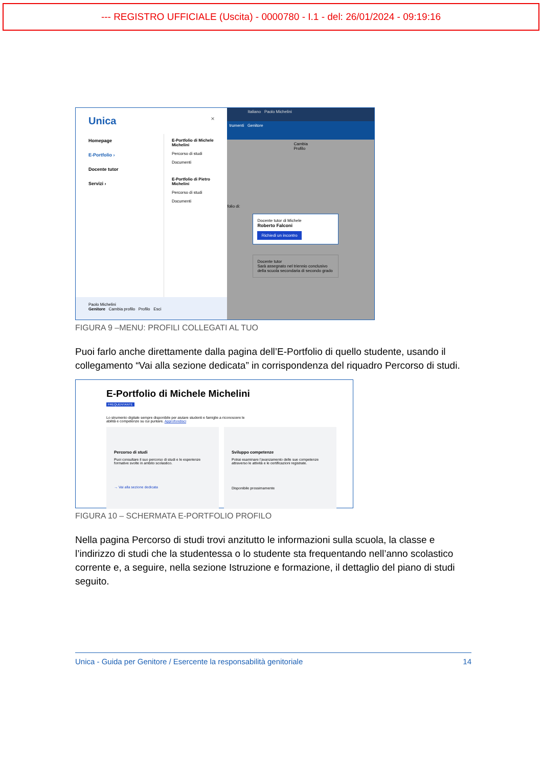--- REGISTRO UFFICIALE (Uscita) - 0000780 - I.1 - del: 26/01/2024 - 09:19:16
Unica ×
Homepage
E-Portfolio ›
Docente tutor
Servizi ›
E-Portfolio di Michele Michelini
Percorso di studi
Documenti
E-Portfolio di Pietro Michelini
Percorso di studi
Documenti
Paolo Michelini
Genitore Cambia profilo Profilo Esci
Italiano Paolo Michelini
trumenti Genitore
Cambia Profilo
folio di:
Docente tutor di Michele
Roberto Falconi
Richiedi un incontro
Docente tutor
Sarà assegnato nel triennio conclusivo della scuola secondaria di secondo grado
FIGURA 9 –MENU: PROFILI COLLEGATI AL TUO
Puoi farlo anche direttamente dalla pagina dell’E-Portfolio di quello studente, usando il collegamento “Vai alla sezione dedicata” in corrispondenza del riquadro Percorso di studi.
E-Portfolio di Michele Michelini
FREQUENTANTE
Lo strumento digitale sempre disponibile per aiutare studenti e famiglie a riconoscere le
abilità e competenze su cui puntare. Approfondisci
Percorso di studi
Puoi consultare il suo percorso di studi e le esperienze formative svolte in ambito scolastico.
→ Vai alla sezione dedicata
Sviluppo competenze
Potrai esaminare l’avanzamento delle sue competenze attraverso le attività e le certificazioni registrate.
Disponibile prossimamente
FIGURA 10 – SCHERMATA E-PORTFOLIO PROFILO
Nella pagina Percorso di studi trovi anzitutto le informazioni sulla scuola, la classe e l’indirizzo di studi che la studentessa o lo studente sta frequentando nell’anno scolastico corrente e, a seguire, nella sezione Istruzione e formazione, il dettaglio del piano di studi seguito.
Unica - Guida per Genitore / Esercente la responsabilità genitoriale 14